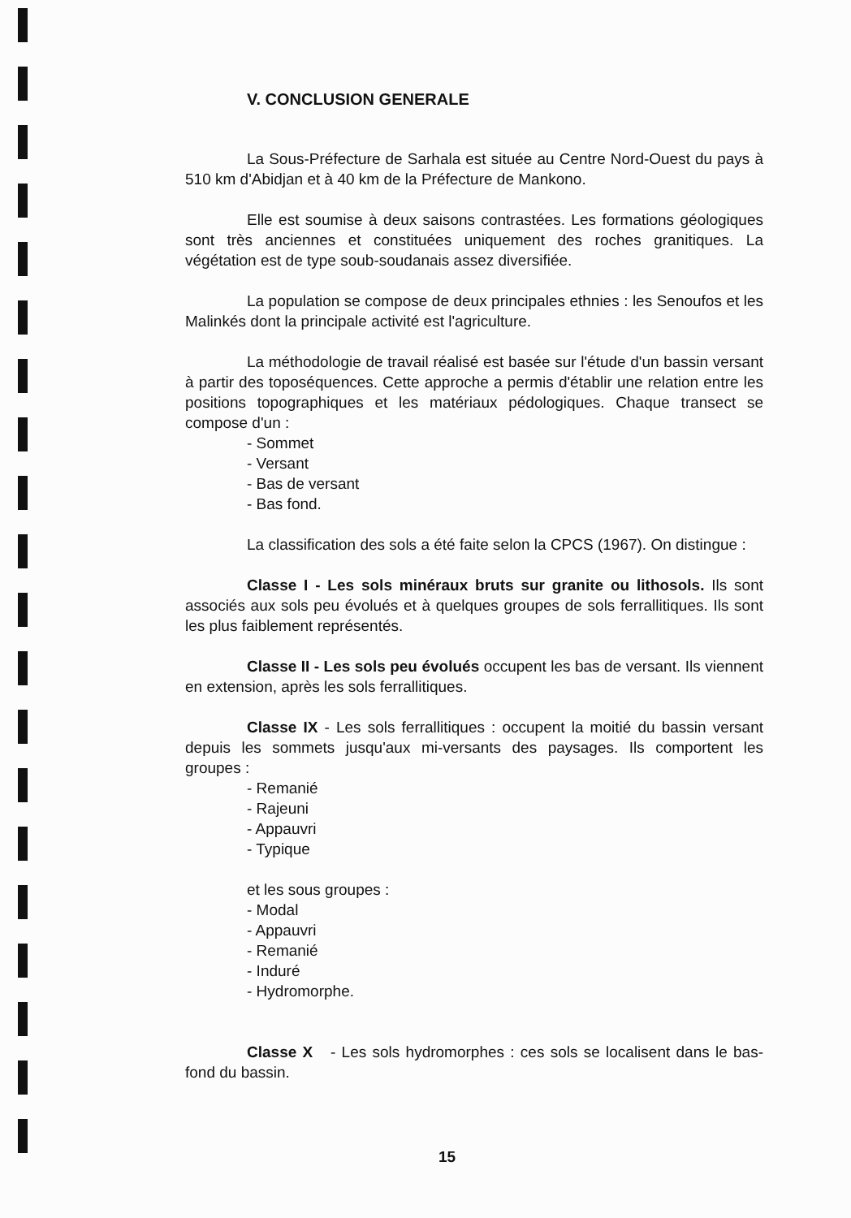V. CONCLUSION GENERALE
La Sous-Préfecture de Sarhala est située au Centre Nord-Ouest du pays à 510 km d'Abidjan et à 40 km de la Préfecture de Mankono.
Elle est soumise à deux saisons contrastées. Les formations géologiques sont très anciennes et constituées uniquement des roches granitiques. La végétation est de type soub-soudanais assez diversifiée.
La population se compose de deux principales ethnies : les Senoufos et les Malinkés dont la principale activité est l'agriculture.
La méthodologie de travail réalisé est basée sur l'étude d'un bassin versant à partir des toposéquences. Cette approche a permis d'établir une relation entre les positions topographiques et les matériaux pédologiques. Chaque transect se compose d'un :
- Sommet
- Versant
- Bas de versant
- Bas fond.
La classification des sols a été faite selon la CPCS (1967). On distingue :
Classe I - Les sols minéraux bruts sur granite ou lithosols. Ils sont associés aux sols peu évolués et à quelques groupes de sols ferrallitiques. Ils sont les plus faiblement représentés.
Classe II - Les sols peu évolués occupent les bas de versant. Ils viennent en extension, après les sols ferrallitiques.
Classe IX - Les sols ferrallitiques : occupent la moitié du bassin versant depuis les sommets jusqu'aux mi-versants des paysages. Ils comportent les groupes :
- Remanié
- Rajeuni
- Appauvri
- Typique
et les sous groupes :
- Modal
- Appauvri
- Remanié
- Induré
- Hydromorphe.
Classe X - Les sols hydromorphes : ces sols se localisent dans le bas-fond du bassin.
15